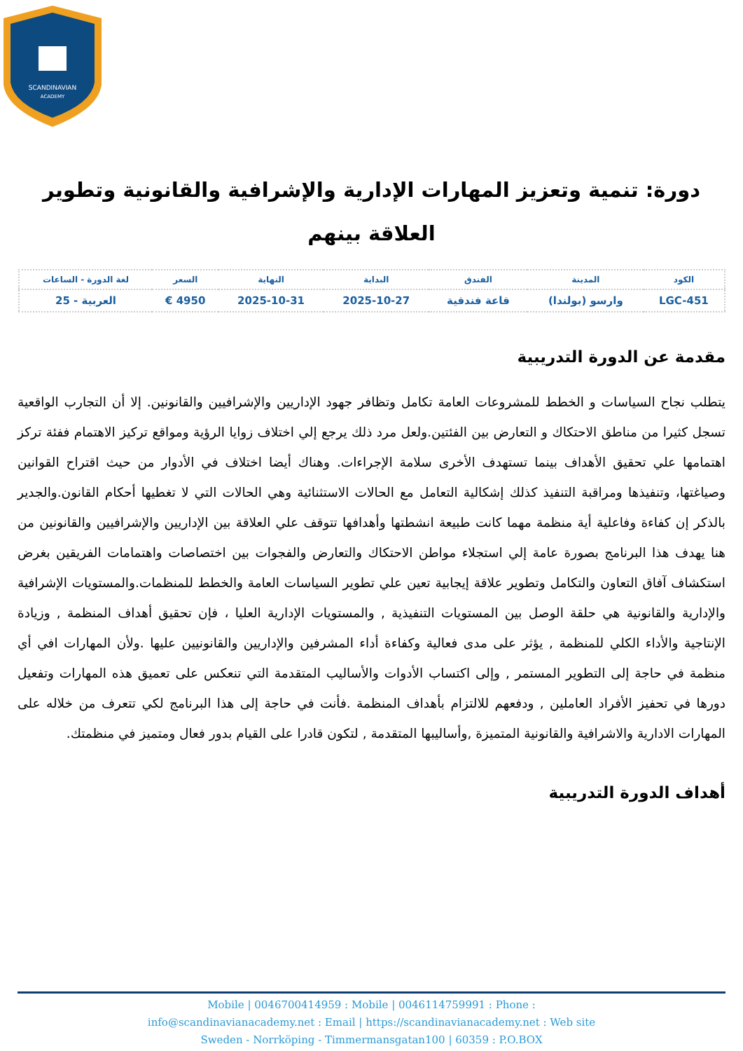SCANDINAVIAN
ACADEMY
دورة: تنمية وتعزيز المهارات الإدارية والإشرافية والقانونية وتطوير العلاقة بينهم
| الكود | المدينة | الفندق | البداية | النهاية | السعر | لغة الدورة - الساعات |
| --- | --- | --- | --- | --- | --- | --- |
| LGC-451 | وارسو (بولندا) | قاعة فندقية | 2025-10-27 | 2025-10-31 | 4950 € | العربية - 25 |
مقدمة عن الدورة التدريبية
يتطلب نجاح السياسات و الخطط للمشروعات العامة تكامل وتظافر جهود الإداريين والإشرافيين والقانونين. إلا أن التجارب الواقعية تسجل كثيرا من مناطق الاحتكاك و التعارض بين الفئتين.ولعل مرد ذلك يرجع إلي اختلاف زوايا الرؤية ومواقع تركيز الاهتمام ففئة تركز اهتمامها علي تحقيق الأهداف بينما تستهدف الأخرى سلامة الإجراءات. وهناك أيضا اختلاف في الأدوار من حيث اقتراح القوانين وصياغتها، وتنفيذها ومراقبة التنفيذ كذلك إشكالية التعامل مع الحالات الاستثنائية وهي الحالات التي لا تغطيها أحكام القانون.والجدير بالذكر إن كفاءة وفاعلية أية منظمة مهما كانت طبيعة انشطتها وأهدافها تتوقف علي العلاقة بين الإداريين والإشرافيين والقانونين من هنا يهدف هذا البرنامج بصورة عامة إلي استجلاء مواطن الاحتكاك والتعارض والفجوات بين اختصاصات واهتمامات الفريقين بغرض استكشاف آفاق التعاون والتكامل وتطوير علاقة إيجابية تعين علي تطوير السياسات العامة والخطط للمنظمات.والمستويات الإشرافية والإدارية والقانونية هي حلقة الوصل بين المستويات التنفيذية , والمستويات الإدارية العليا ، فإن تحقيق أهداف المنظمة , وزيادة الإنتاجية والأداء الكلي للمنظمة , يؤثر على مدى فعالية وكفاءة أداء المشرفين والإداريين والقانونيين عليها .ولأن المهارات افي أي منظمة في حاجة إلى التطوير المستمر , وإلى اكتساب الأدوات والأساليب المتقدمة التي تنعكس على تعميق هذه المهارات وتفعيل دورها في تحفيز الأفراد العاملين , ودفعهم للالتزام بأهداف المنظمة .فأنت في حاجة إلى هذا البرنامج لكي تتعرف من خلاله على المهارات الادارية والاشرافية والقانونية المتميزة ,وأساليبها المتقدمة , لتكون قادرا على القيام بدور فعال ومتميز في منظمتك.
أهداف الدورة التدريبية
Mobile | 0046700414959 : Mobile | 0046114759991 : Phone :
info@scandinavianacademy.net : Email | https://scandinavianacademy.net : Web site
Sweden - Norrköping - Timmermansgatan100 | 60359 : P.O.BOX